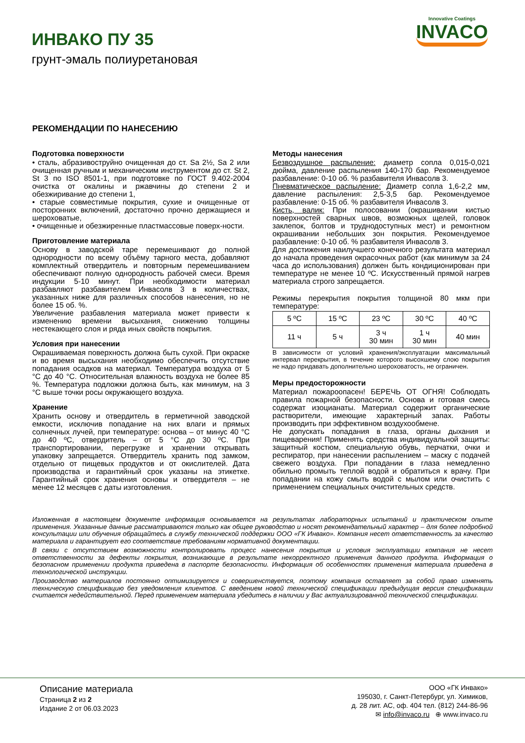ИНВАКО ПУ 35
грунт-эмаль полиуретановая
Innovative Coatings
INVACO
РЕКОМЕНДАЦИИ ПО НАНЕСЕНИЮ
Подготовка поверхности
• сталь, абразивоструйно очищенная до ст. Sa 2½, Sa 2 или очищенная ручным и механическим инструментом до ст. St 2, St 3 по ISO 8501-1, при подготовке по ГОСТ 9.402-2004 очистка от окалины и ржавчины до степени 2 и обезжиривание до степени 1,
• старые совместимые покрытия, сухие и очищенные от посторонних включений, достаточно прочно держащиеся и шероховатые,
• очищенные и обезжиренные пластмассовые поверх-ности.
Приготовление материала
Основу в заводской таре перемешивают до полной однородности по всему объёму тарного места, добавляют комплектный отвердитель и повторным перемешиванием обеспечивают полную однородность рабочей смеси. Время индукции 5-10 минут. При необходимости материал разбавляют разбавителем Инвасолв 3 в количествах, указанных ниже для различных способов нанесения, но не более 15 об. %.
Увеличение разбавления материала может привести к изменению времени высыхания, снижению толщины нестекающего слоя и ряда иных свойств покрытия.
Условия при нанесении
Окрашиваемая поверхность должна быть сухой. При окраске и во время высыхания необходимо обеспечить отсутствие попадания осадков на материал. Температура воздуха от 5 °С до 40 °С. Относительная влажность воздуха не более 85 %. Температура подложки должна быть, как минимум, на 3 °С выше точки росы окружающего воздуха.
Хранение
Хранить основу и отвердитель в герметичной заводской емкости, исключив попадание на них влаги и прямых солнечных лучей, при температуре: основа – от минус 40 °С до 40 ºС, отвердитель – от 5 °С до 30 ºС. При транспортировании, перегрузке и хранении открывать упаковку запрещается. Отвердитель хранить под замком, отдельно от пищевых продуктов и от окислителей. Дата производства и гарантийный срок указаны на этикетке. Гарантийный срок хранения основы и отвердителя – не менее 12 месяцев с даты изготовления.
Методы нанесения
Безвоздушное распыление: диаметр сопла 0,015-0,021 дюйма, давление распыления 140-170 бар. Рекомендуемое разбавление: 0-10 об. % разбавителя Инвасолв 3.
Пневматическое распыление: Диаметр сопла 1,6-2,2 мм, давление распыления: 2,5-3,5 бар. Рекомендуемое разбавление: 0-15 об. % разбавителя Инвасолв 3.
Кисть, валик: При полосовании (окрашивании кистью поверхностей сварных швов, возможных щелей, головок заклепок, болтов и труднодоступных мест) и ремонтном окрашивании небольших зон покрытия. Рекомендуемое разбавление: 0-10 об. % разбавителя Инвасолв 3.
Для достижения наилучшего конечного результата материал до начала проведения окрасочных работ (как минимум за 24 часа до использования) должен быть кондиционирован при температуре не менее 10 ºС. Искусственный прямой нагрев материала строго запрещается.
Режимы перекрытия покрытия толщиной 80 мкм при температуре:
| 5 ºС | 15 ºС | 23 ºС | 30 ºС | 40 ºС |
| 11 ч | 5 ч | 3 ч 30 мин | 1 ч 30 мин | 40 мин |
В зависимости от условий хранения/эксплуатации максимальный интервал перекрытия, в течение которого высохшему слою покрытия не надо придавать дополнительно шероховатость, не ограничен.
Меры предосторожности
Материал пожароопасен! БЕРЕЧЬ ОТ ОГНЯ! Соблюдать правила пожарной безопасности. Основа и готовая смесь содержат изоцианаты. Материал содержит органические растворители, имеющие характерный запах. Работы производить при эффективном воздухообмене.
Не допускать попадания в глаза, органы дыхания и пищеварения! Применять средства индивидуальной защиты: защитный костюм, специальную обувь, перчатки, очки и респиратор, при нанесении распылением – маску с подачей свежего воздуха. При попадании в глаза немедленно обильно промыть теплой водой и обратиться к врачу. При попадании на кожу смыть водой с мылом или очистить с применением специальных очистительных средств.
Изложенная в настоящем документе информация основывается на результатах лабораторных испытаний и практическом опыте применения. Указанные данные рассматриваются только как общее руководство и носят рекомендательный характер – для более подробной консультации или обучения обращайтесь в службу технической поддержки ООО «ГК Инвако». Компания несет ответственность за качество материала и гарантирует его соответствие требованиям нормативной документации.
В связи с отсутствием возможности контролировать процесс нанесения покрытия и условия эксплуатации компания не несет ответственности за дефекты покрытия, возникающие в результате некорректного применения данного продукта. Информация о безопасном применении продукта приведена в паспорте безопасности. Информация об особенностях применения материала приведена в технологической инструкции.
Производство материалов постоянно оптимизируется и совершенствуется, поэтому компания оставляет за собой право изменять техническую спецификацию без уведомления клиентов. С введением новой технической спецификации предыдущая версия спецификации считается недействительной. Перед применением материала убедитесь в наличии у Вас актуализированной технической спецификации.
Описание материала
Страница 2 из 2
Издание 2 от 06.03.2023
ООО «ГК Инвако»
195030, г. Санкт-Петербург, ул. Химиков,
д. 28 лит. АС, оф. 404 тел. (812) 244-86-96
✉ info@invaco.ru ⊕ www.invaco.ru